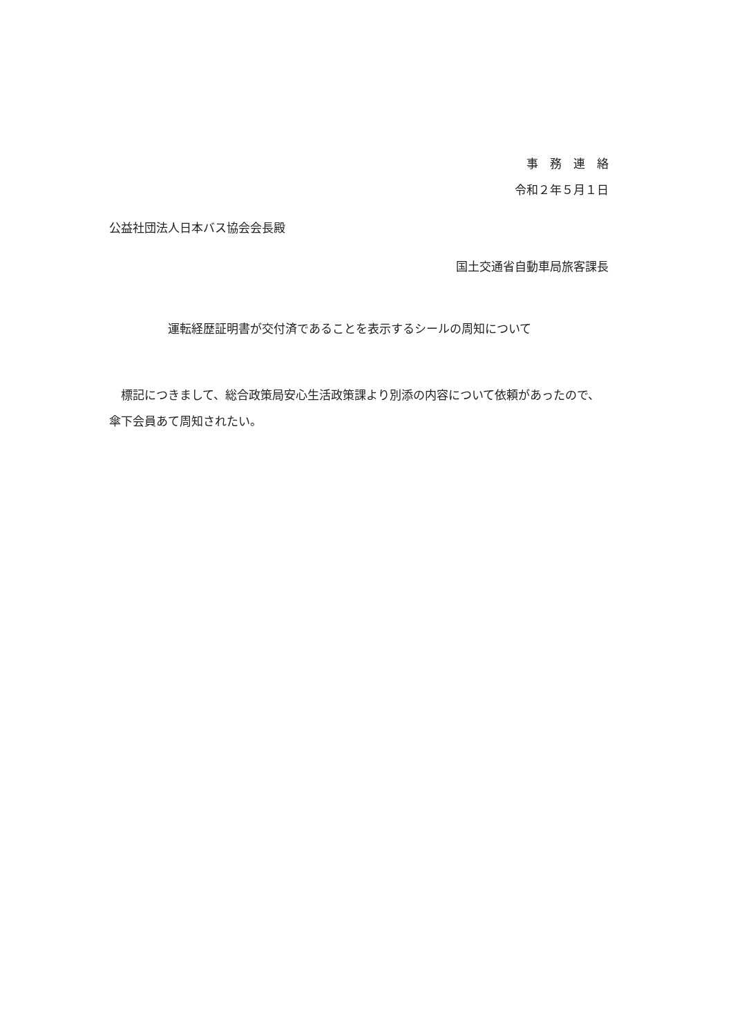事　務　連　絡
令和２年５月１日
公益社団法人日本バス協会会長殿
国土交通省自動車局旅客課長
運転経歴証明書が交付済であることを表示するシールの周知について
　標記につきまして、総合政策局安心生活政策課より別添の内容について依頼があったので、傘下会員あて周知されたい。